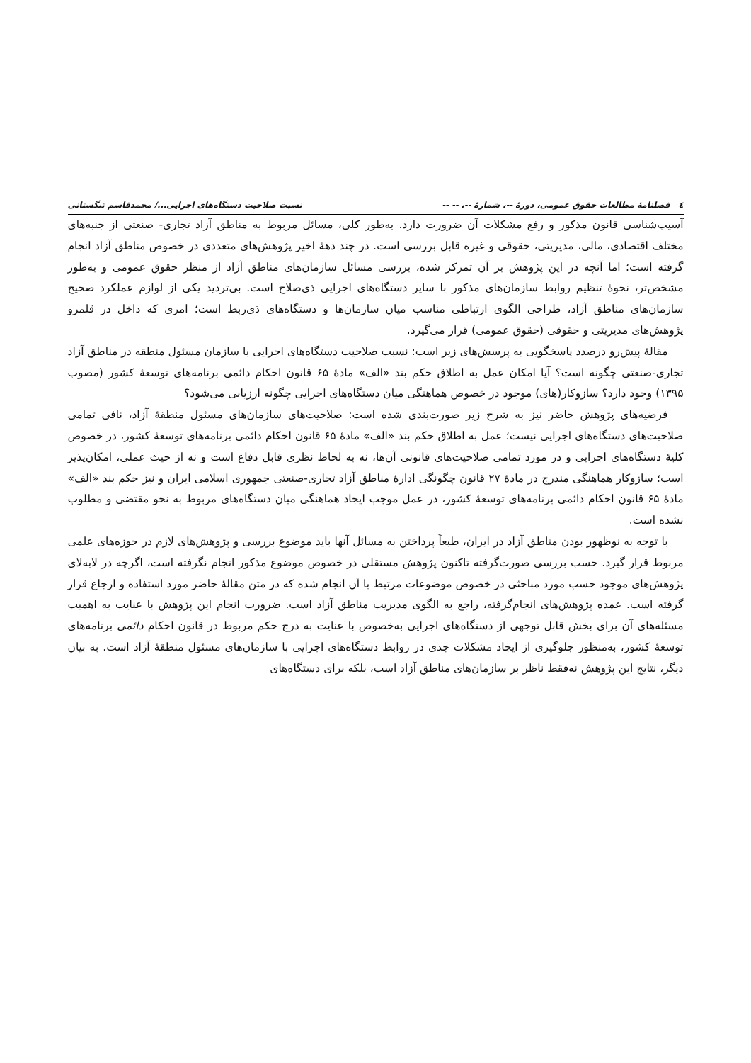٤ فصلنامهٔ مطالعات حقوق عمومی، دورهٔ --، شمارهٔ --، -- -- نسبت صلاحیت دستگاه‌های اجرایی.../ محمدقاسم تنگستانی
آسیب‌شناسی قانون مذکور و رفع مشکلات آن ضرورت دارد. به‌طور کلی، مسائل مربوط به مناطق آزاد تجاری- صنعتی از جنبه‌های مختلف اقتصادی، مالی، مدیریتی، حقوقی و غیره قابل بررسی است. در چند دههٔ اخیر پژوهش‌های متعددی در خصوص مناطق آزاد انجام گرفته است؛ اما آنچه در این پژوهش بر آن تمرکز شده، بررسی مسائل سازمان‌های مناطق آزاد از منظر حقوق عمومی و به‌طور مشخص‌تر، نحوهٔ تنظیم روابط سازمان‌های مذکور با سایر دستگاه‌های اجرایی ذی‌صلاح است. بی‌تردید یکی از لوازم عملکرد صحیح سازمان‌های مناطق آزاد، طراحی الگوی ارتباطی مناسب میان سازمان‌ها و دستگاه‌های ذی‌ربط است؛ امری که داخل در قلمرو پژوهش‌های مدیریتی و حقوقی (حقوق عمومی) قرار می‌گیرد.
مقالهٔ پیش‌رو درصدد پاسخگویی به پرسش‌های زیر است: نسبت صلاحیت دستگاه‌های اجرایی با سازمان مسئول منطقه در مناطق آزاد تجاری-صنعتی چگونه است؟ آیا امکان عمل به اطلاق حکم بند «الف» مادهٔ ۶۵ قانون احکام دائمی برنامه‌های توسعهٔ کشور (مصوب ۱۳۹۵) وجود دارد؟ سازوکار(های) موجود در خصوص هماهنگی میان دستگاه‌های اجرایی چگونه ارزیابی می‌شود؟
فرضیه‌های پژوهش حاضر نیز به شرح زیر صورت‌بندی شده است: صلاحیت‌های سازمان‌های مسئول منطقهٔ آزاد، نافی تمامی صلاحیت‌های دستگاه‌های اجرایی نیست؛ عمل به اطلاق حکم بند «الف» مادهٔ ۶۵ قانون احکام دائمی برنامه‌های توسعهٔ کشور، در خصوص کلیهٔ دستگاه‌های اجرایی و در مورد تمامی صلاحیت‌های قانونی آن‌ها، نه به لحاظ نظری قابل دفاع است و نه از حیث عملی، امکان‌پذیر است؛ سازوکار هماهنگی مندرج در مادهٔ ۲۷ قانون چگونگی ادارهٔ مناطق آزاد تجاری-صنعتی جمهوری اسلامی ایران و نیز حکم بند «الف» مادهٔ ۶۵ قانون احکام دائمی برنامه‌های توسعهٔ کشور، در عمل موجب ایجاد هماهنگی میان دستگاه‌های مربوط به نحو مقتضی و مطلوب نشده است.
با توجه به نوظهور بودن مناطق آزاد در ایران، طبعاً پرداختن به مسائل آنها باید موضوع بررسی و پژوهش‌های لازم در حوزه‌های علمی مربوط قرار گیرد. حسب بررسی صورت‌گرفته تاکنون پژوهش مستقلی در خصوص موضوع مذکور انجام نگرفته است، اگرچه در لابه‌لای پژوهش‌های موجود حسب مورد مباحثی در خصوص موضوعات مرتبط با آن انجام شده که در متن مقالهٔ حاضر مورد استفاده و ارجاع قرار گرفته است. عمده پژوهش‌های انجام‌گرفته، راجع به الگوی مدیریت مناطق آزاد است. ضرورت انجام این پژوهش با عنایت به اهمیت مسئله‌های آن برای بخش قابل توجهی از دستگاه‌های اجرایی به‌خصوص با عنایت به درج حکم مربوط در قانون احکام دائمی برنامه‌های توسعهٔ کشور، به‌منظور جلوگیری از ایجاد مشکلات جدی در روابط دستگاه‌های اجرایی با سازمان‌های مسئول منطقهٔ آزاد است. به بیان دیگر، نتایج این پژوهش نه‌فقط ناظر بر سازمان‌های مناطق آزاد است، بلکه برای دستگاه‌های